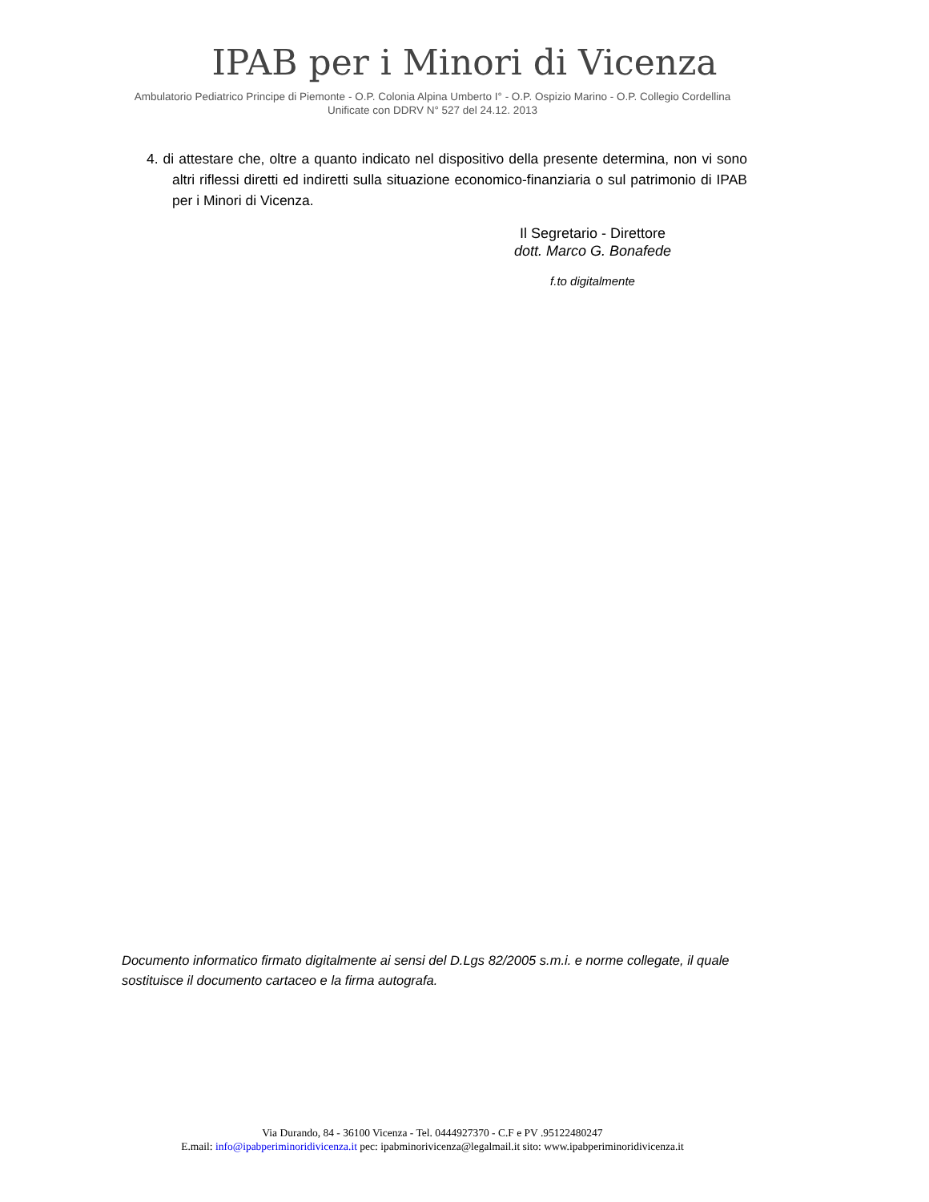IPAB per i Minori di Vicenza
Ambulatorio Pediatrico Principe di Piemonte - O.P. Colonia Alpina Umberto I° - O.P. Ospizio Marino - O.P. Collegio Cordellina
Unificate con DDRV N° 527 del 24.12. 2013
4. di attestare che, oltre a quanto indicato nel dispositivo della presente determina, non vi sono altri riflessi diretti ed indiretti sulla situazione economico-finanziaria o sul patrimonio di IPAB per i Minori di Vicenza.
Il Segretario - Direttore
dott. Marco G. Bonafede
f.to digitalmente
Documento informatico firmato digitalmente ai sensi del D.Lgs 82/2005 s.m.i. e norme collegate, il quale sostituisce il documento cartaceo e la firma autografa.
Via Durando, 84 - 36100 Vicenza - Tel. 0444927370 - C.F e PV .95122480247
E.mail: info@ipabperiminoridivicenza.it pec: ipabminorivicenza@legalmail.it sito: www.ipabperiminoridivicenza.it